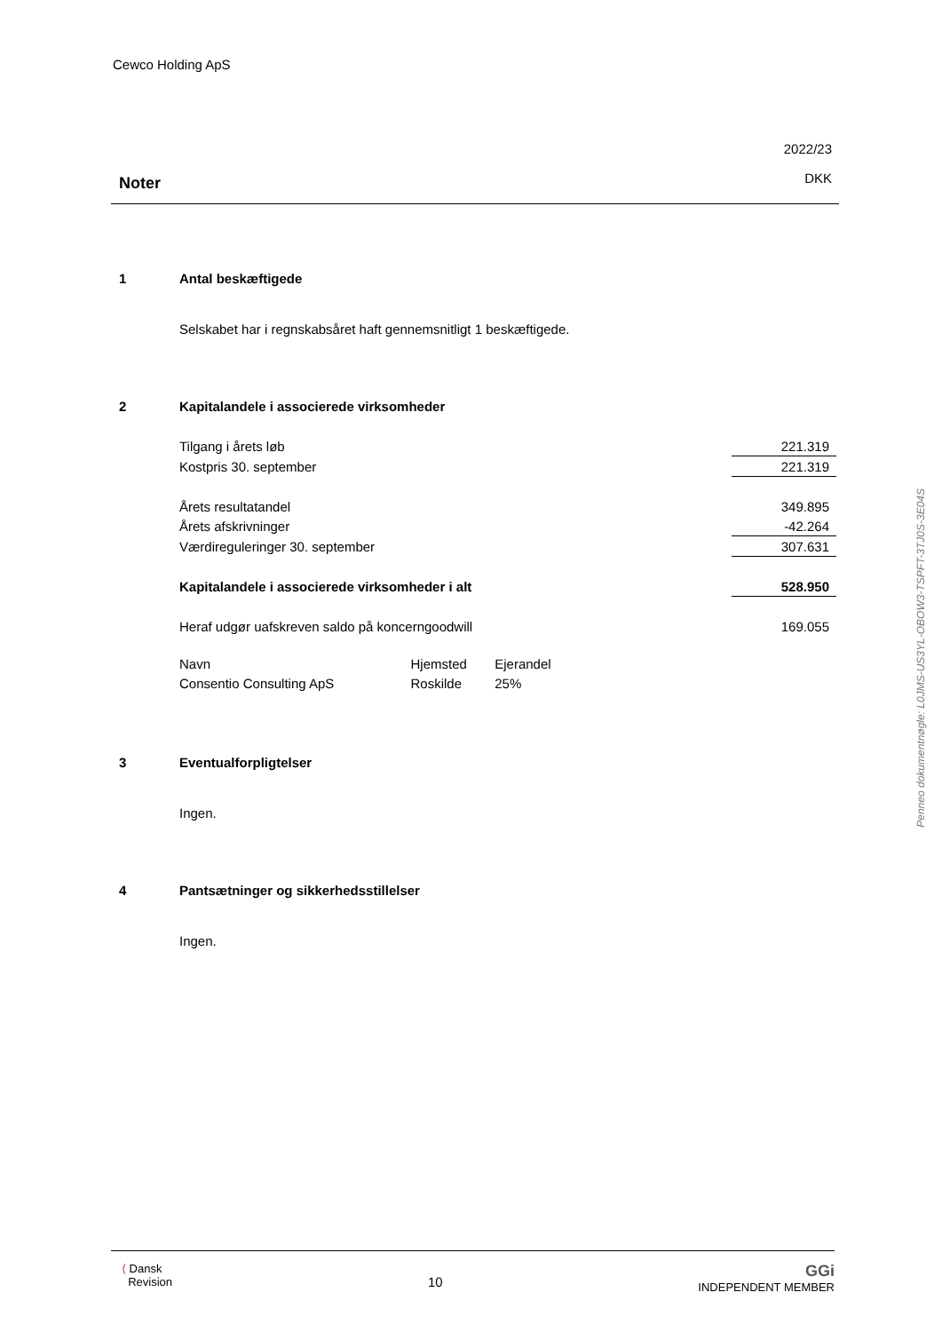Cewco Holding ApS
Noter
2022/23
DKK
1 Antal beskæftigede
Selskabet har i regnskabsåret haft gennemsnitligt 1 beskæftigede.
2 Kapitalandele i associerede virksomheder
| Tilgang i årets løb | 221.319 |
| Kostpris 30. september | 221.319 |
| Årets resultatandel | 349.895 |
| Årets afskrivninger | -42.264 |
| Værdireguleringer 30. september | 307.631 |
| Kapitalandele i associerede virksomheder i alt | 528.950 |
| Heraf udgør uafskreven saldo på koncerngoodwill | 169.055 |
| Navn | Hjemsted | Ejerandel |
| Consentio Consulting ApS | Roskilde | 25% |
3 Eventualforpligtelser
Ingen.
4 Pantsætninger og sikkerhedsstillelser
Ingen.
⟨ Dansk
Revision
10
GGi
INDEPENDENT MEMBER
Penneo dokumentnøgle: L0JMS-US3YL-OBOW3-TSPFT-3TJ0S-3E04S